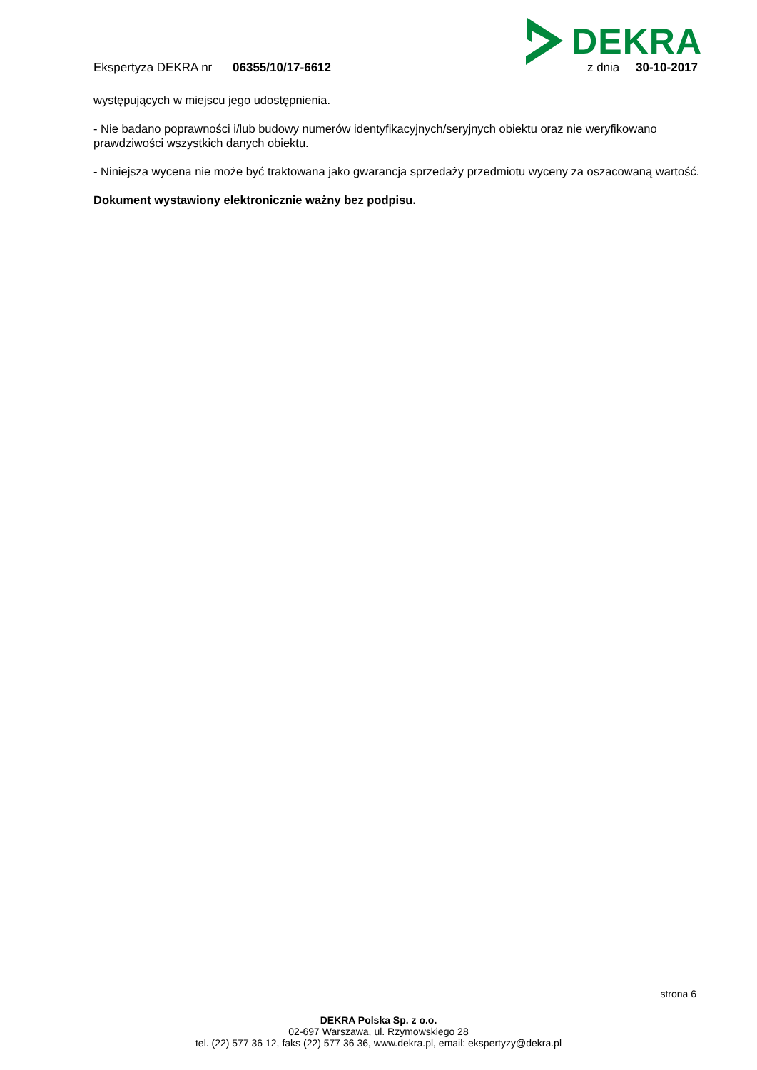DEKRA
Ekspertyza DEKRA nr 06355/10/17-6612
z dnia 30-10-2017
występujących w miejscu jego udostępnienia.
- Nie badano poprawności i/lub budowy numerów identyfikacyjnych/seryjnych obiektu oraz nie weryfikowano prawdziwości wszystkich danych obiektu.
- Niniejsza wycena nie może być traktowana jako gwarancja sprzedaży przedmiotu wyceny za oszacowaną wartość.
Dokument wystawiony elektronicznie ważny bez podpisu.
strona 6
DEKRA Polska Sp. z o.o.
02-697 Warszawa, ul. Rzymowskiego 28
tel. (22) 577 36 12, faks (22) 577 36 36, www.dekra.pl, email: ekspertyzy@dekra.pl